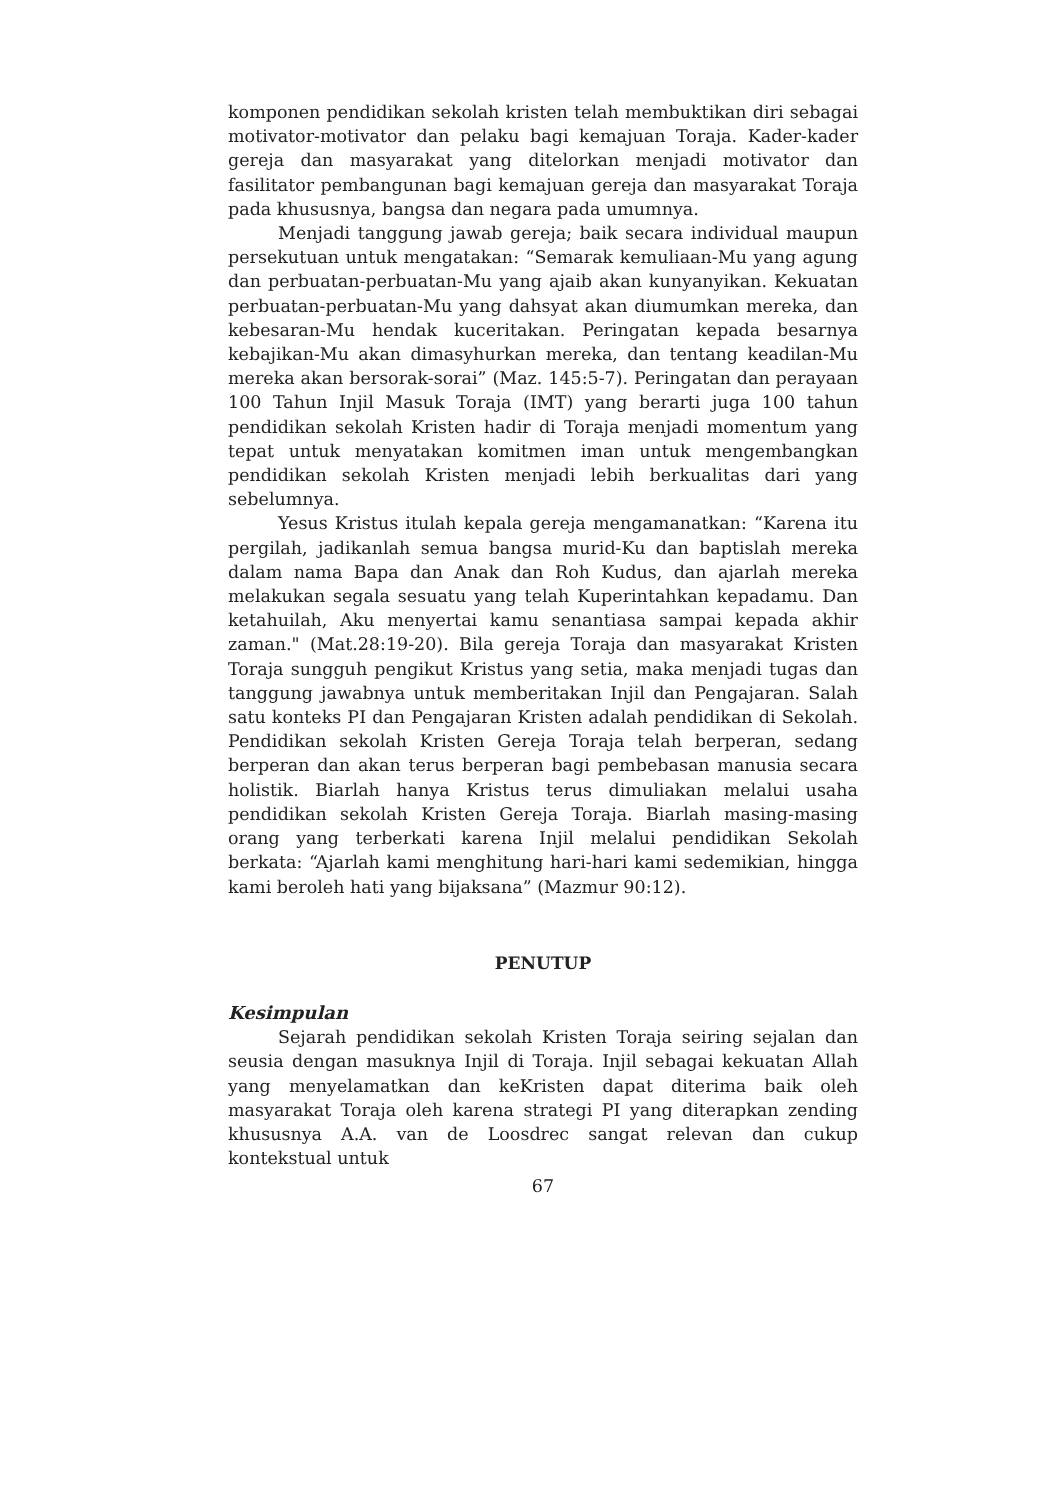komponen pendidikan sekolah kristen telah membuktikan diri sebagai motivator-motivator dan pelaku bagi kemajuan Toraja. Kader-kader gereja dan masyarakat yang ditelorkan menjadi motivator dan fasilitator pembangunan bagi kemajuan gereja dan masyarakat Toraja pada khususnya, bangsa dan negara pada umumnya.
Menjadi tanggung jawab gereja; baik secara individual maupun persekutuan untuk mengatakan: “Semarak kemuliaan-Mu yang agung dan perbuatan-perbuatan-Mu yang ajaib akan kunyanyikan. Kekuatan perbuatan-perbuatan-Mu yang dahsyat akan diumumkan mereka, dan kebesaran-Mu hendak kuceritakan. Peringatan kepada besarnya kebajikan-Mu akan dimasyhurkan mereka, dan tentang keadilan-Mu mereka akan bersorak-sorai” (Maz. 145:5-7). Peringatan dan perayaan 100 Tahun Injil Masuk Toraja (IMT) yang berarti juga 100 tahun pendidikan sekolah Kristen hadir di Toraja menjadi momentum yang tepat untuk menyatakan komitmen iman untuk mengembangkan pendidikan sekolah Kristen menjadi lebih berkualitas dari yang sebelumnya.
Yesus Kristus itulah kepala gereja mengamanatkan: “Karena itu pergilah, jadikanlah semua bangsa murid-Ku dan baptislah mereka dalam nama Bapa dan Anak dan Roh Kudus, dan ajarlah mereka melakukan segala sesuatu yang telah Kuperintahkan kepadamu. Dan ketahuilah, Aku menyertai kamu senantiasa sampai kepada akhir zaman." (Mat.28:19-20). Bila gereja Toraja dan masyarakat Kristen Toraja sungguh pengikut Kristus yang setia, maka menjadi tugas dan tanggung jawabnya untuk memberitakan Injil dan Pengajaran. Salah satu konteks PI dan Pengajaran Kristen adalah pendidikan di Sekolah. Pendidikan sekolah Kristen Gereja Toraja telah berperan, sedang berperan dan akan terus berperan bagi pembebasan manusia secara holistik. Biarlah hanya Kristus terus dimuliakan melalui usaha pendidikan sekolah Kristen Gereja Toraja. Biarlah masing-masing orang yang terberkati karena Injil melalui pendidikan Sekolah berkata: “Ajarlah kami menghitung hari-hari kami sedemikian, hingga kami beroleh hati yang bijaksana” (Mazmur 90:12).
PENUTUP
Kesimpulan
Sejarah pendidikan sekolah Kristen Toraja seiring sejalan dan seusia dengan masuknya Injil di Toraja. Injil sebagai kekuatan Allah yang menyelamatkan dan keKristen dapat diterima baik oleh masyarakat Toraja oleh karena strategi PI yang diterapkan zending khususnya A.A. van de Loosdrec sangat relevan dan cukup kontekstual untuk
67